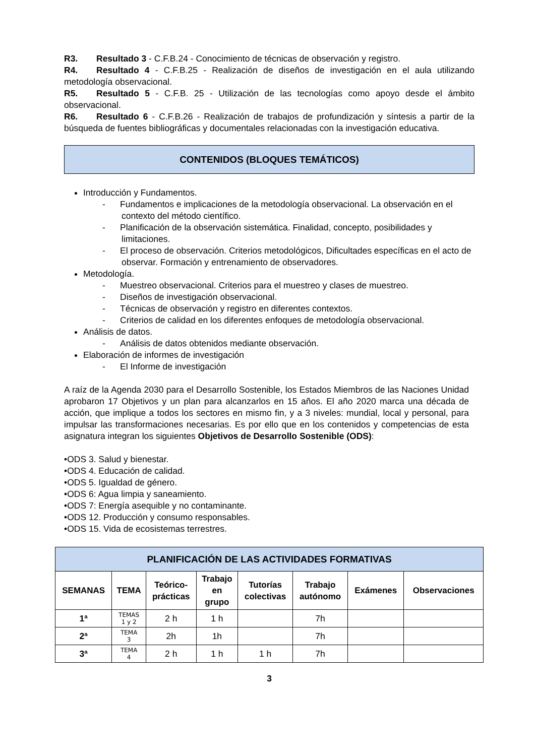R3. Resultado 3 - C.F.B.24 - Conocimiento de técnicas de observación y registro.
R4. Resultado 4 - C.F.B.25 - Realización de diseños de investigación en el aula utilizando metodología observacional.
R5. Resultado 5 - C.F.B. 25 - Utilización de las tecnologías como apoyo desde el ámbito observacional.
R6. Resultado 6 - C.F.B.26 - Realización de trabajos de profundización y síntesis a partir de la búsqueda de fuentes bibliográficas y documentales relacionadas con la investigación educativa.
CONTENIDOS (BLOQUES TEMÁTICOS)
Introducción y Fundamentos.
- Fundamentos e implicaciones de la metodología observacional. La observación en el contexto del método científico.
- Planificación de la observación sistemática. Finalidad, concepto, posibilidades y limitaciones.
- El proceso de observación. Criterios metodológicos, Dificultades específicas en el acto de observar. Formación y entrenamiento de observadores.
Metodología.
- Muestreo observacional. Criterios para el muestreo y clases de muestreo.
- Diseños de investigación observacional.
- Técnicas de observación y registro en diferentes contextos.
- Criterios de calidad en los diferentes enfoques de metodología observacional.
Análisis de datos.
- Análisis de datos obtenidos mediante observación.
Elaboración de informes de investigación
- El Informe de investigación
A raíz de la Agenda 2030 para el Desarrollo Sostenible, los Estados Miembros de las Naciones Unidad aprobaron 17 Objetivos y un plan para alcanzarlos en 15 años. El año 2020 marca una década de acción, que implique a todos los sectores en mismo fin, y a 3 niveles: mundial, local y personal, para impulsar las transformaciones necesarias. Es por ello que en los contenidos y competencias de esta asignatura integran los siguientes Objetivos de Desarrollo Sostenible (ODS):
•ODS 3. Salud y bienestar.
•ODS 4. Educación de calidad.
•ODS 5. Igualdad de género.
•ODS 6: Agua limpia y saneamiento.
•ODS 7: Energía asequible y no contaminante.
•ODS 12. Producción y consumo responsables.
•ODS 15. Vida de ecosistemas terrestres.
| PLANIFICACIÓN DE LAS ACTIVIDADES FORMATIVAS | | | | | | | |
| --- | --- | --- | --- | --- | --- | --- | --- |
| SEMANAS | TEMA | Teórico- prácticas | Trabajo en grupo | Tutorías colectivas | Trabajo autónomo | Exámenes | Observaciones |
| 1ª | TEMAS 1 y 2 | 2 h | 1 h | | 7h | | |
| 2ª | TEMA 3 | 2h | 1h | | 7h | | |
| 3ª | TEMA 4 | 2 h | 1 h | 1 h | 7h | | |
3